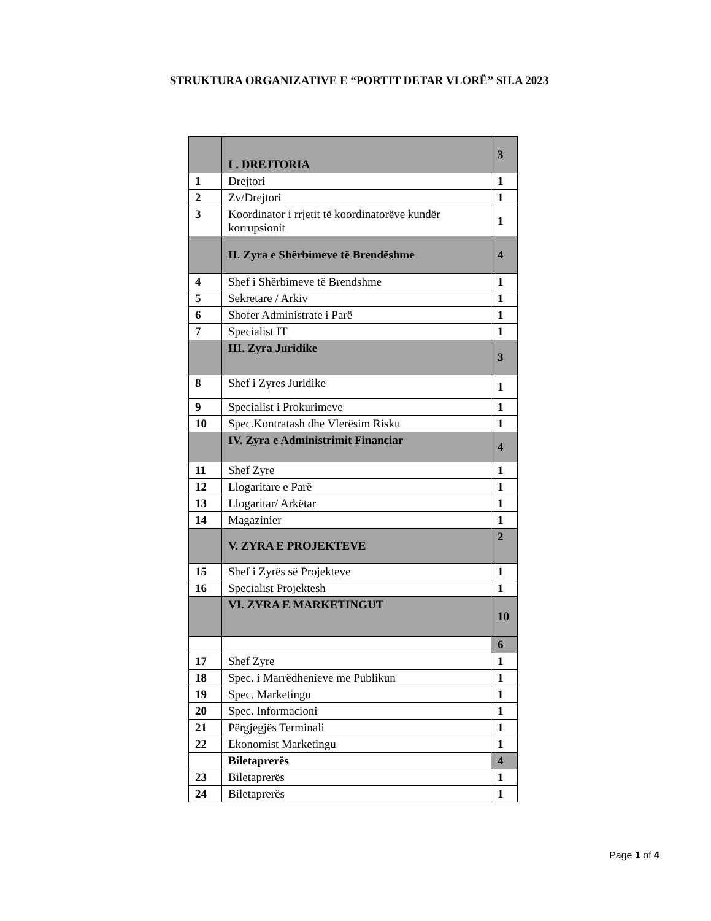STRUKTURA ORGANIZATIVE E “PORTIT DETAR VLORË” SH.A 2023
| | I . DREJTORIA | 3 |
| 1 | Drejtori | 1 |
| 2 | Zv/Drejtori | 1 |
| 3 | Koordinator i rrjetit të koordinatorëve kundër korrupsionit | 1 |
| | II. Zyra e Shërbimeve të Brendëshme | 4 |
| 4 | Shef i Shërbimeve të Brendshme | 1 |
| 5 | Sekretare / Arkiv | 1 |
| 6 | Shofer Administrate i Parë | 1 |
| 7 | Specialist IT | 1 |
| | III. Zyra Juridike | 3 |
| 8 | Shef i Zyres Juridike | 1 |
| 9 | Specialist i Prokurimeve | 1 |
| 10 | Spec.Kontratash dhe Vlerësim Risku | 1 |
| | IV. Zyra e Administrimit Financiar | 4 |
| 11 | Shef Zyre | 1 |
| 12 | Llogaritare e Parë | 1 |
| 13 | Llogaritar/ Arkëtar | 1 |
| 14 | Magazinier | 1 |
| | V. ZYRA E PROJEKTEVE | 2 |
| 15 | Shef i Zyrës së Projekteve | 1 |
| 16 | Specialist Projektesh | 1 |
| | VI. ZYRA E MARKETINGUT | 10 |
| | | 6 |
| 17 | Shef Zyre | 1 |
| 18 | Spec. i Marrëdhenieve me Publikun | 1 |
| 19 | Spec. Marketingu | 1 |
| 20 | Spec. Informacioni | 1 |
| 21 | Përgjegjës Terminali | 1 |
| 22 | Ekonomist Marketingu | 1 |
| | Biletaprerës | 4 |
| 23 | Biletaprerës | 1 |
| 24 | Biletaprerës | 1 |
Page 1 of 4